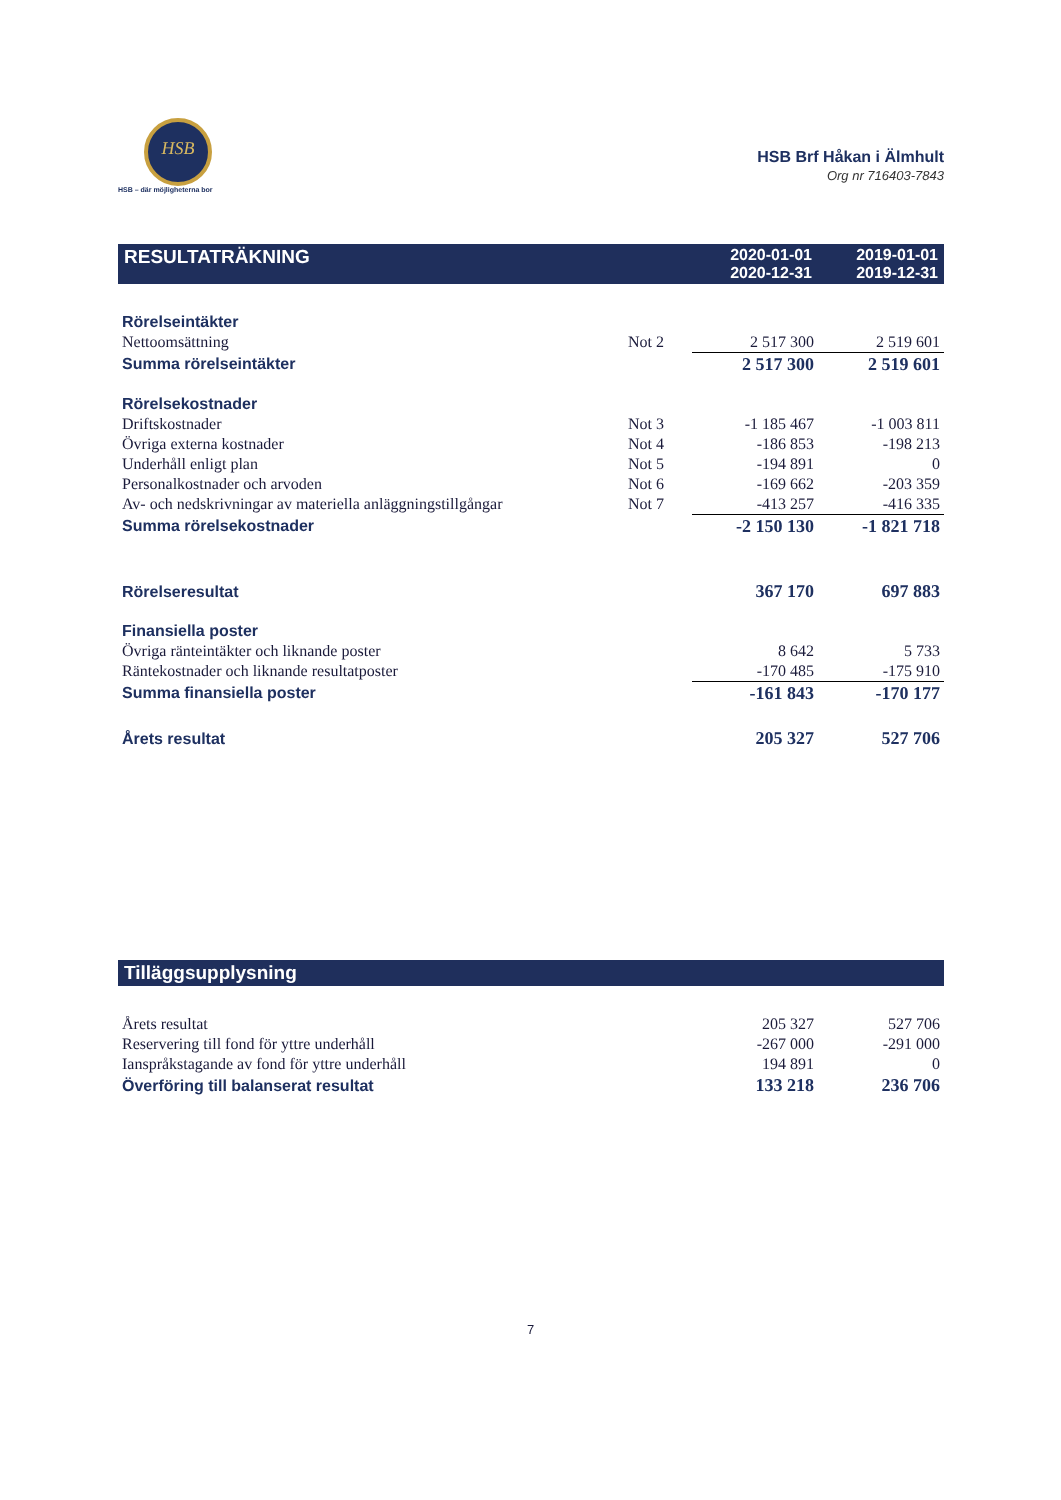HSB
HSB – där möjligheterna bor
HSB Brf Håkan i Älmhult
Org nr 716403-7843
| RESULTATRÄKNING | | 2020-01-01 2020-12-31 | 2019-01-01 2019-12-31 |
| --- | --- | --- | --- |
| Rörelseintäkter | | | |
| Nettoomsättning | Not 2 | 2 517 300 | 2 519 601 |
| Summa rörelseintäkter | | 2 517 300 | 2 519 601 |
| Rörelsekostnader | | | |
| Driftskostnader | Not 3 | -1 185 467 | -1 003 811 |
| Övriga externa kostnader | Not 4 | -186 853 | -198 213 |
| Underhåll enligt plan | Not 5 | -194 891 | 0 |
| Personalkostnader och arvoden | Not 6 | -169 662 | -203 359 |
| Av- och nedskrivningar av materiella anläggningstillgångar | Not 7 | -413 257 | -416 335 |
| Summa rörelsekostnader | | -2 150 130 | -1 821 718 |
| Rörelseresultat | | 367 170 | 697 883 |
| Finansiella poster | | | |
| Övriga ränteintäkter och liknande poster | | 8 642 | 5 733 |
| Räntekostnader och liknande resultatposter | | -170 485 | -175 910 |
| Summa finansiella poster | | -161 843 | -170 177 |
| Årets resultat | | 205 327 | 527 706 |
| Tilläggsupplysning | | | |
| --- | --- | --- | --- |
| Årets resultat | | 205 327 | 527 706 |
| Reservering till fond för yttre underhåll | | -267 000 | -291 000 |
| Ianspråkstagande av fond för yttre underhåll | | 194 891 | 0 |
| Överföring till balanserat resultat | | 133 218 | 236 706 |
7